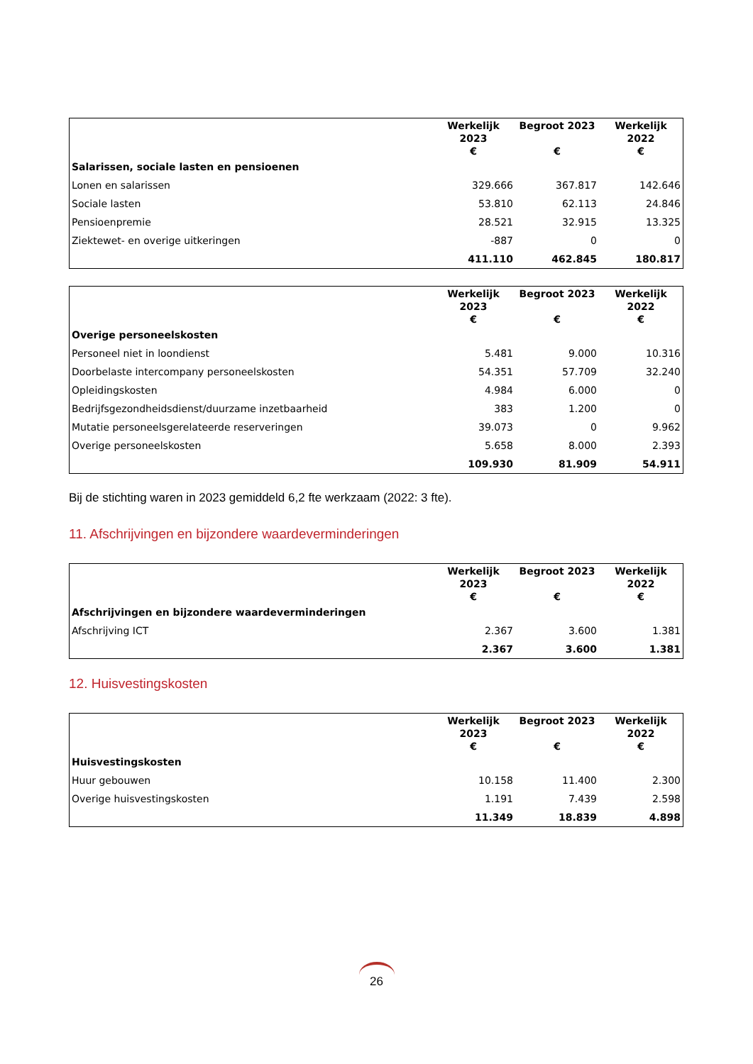| | Werkelijk 2023 € | Begroot 2023 € | Werkelijk 2022 € |
| --- | --- | --- | --- |
| Salarissen, sociale lasten en pensioenen | | | |
| Lonen en salarissen | 329.666 | 367.817 | 142.646 |
| Sociale lasten | 53.810 | 62.113 | 24.846 |
| Pensioenpremie | 28.521 | 32.915 | 13.325 |
| Ziektewet- en overige uitkeringen | -887 | 0 | 0 |
| | 411.110 | 462.845 | 180.817 |
| | Werkelijk 2023 € | Begroot 2023 € | Werkelijk 2022 € |
| --- | --- | --- | --- |
| Overige personeelskosten | | | |
| Personeel niet in loondienst | 5.481 | 9.000 | 10.316 |
| Doorbelaste intercompany personeelskosten | 54.351 | 57.709 | 32.240 |
| Opleidingskosten | 4.984 | 6.000 | 0 |
| Bedrijfsgezondheidsdienst/duurzame inzetbaarheid | 383 | 1.200 | 0 |
| Mutatie personeelsgerelateerde reserveringen | 39.073 | 0 | 9.962 |
| Overige personeelskosten | 5.658 | 8.000 | 2.393 |
| | 109.930 | 81.909 | 54.911 |
Bij de stichting waren in 2023 gemiddeld 6,2 fte werkzaam (2022: 3 fte).
11. Afschrijvingen en bijzondere waardeverminderingen
| | Werkelijk 2023 € | Begroot 2023 € | Werkelijk 2022 € |
| --- | --- | --- | --- |
| Afschrijvingen en bijzondere waardeverminderingen | | | |
| Afschrijving ICT | 2.367 | 3.600 | 1.381 |
| | 2.367 | 3.600 | 1.381 |
12. Huisvestingskosten
| | Werkelijk 2023 € | Begroot 2023 € | Werkelijk 2022 € |
| --- | --- | --- | --- |
| Huisvestingskosten | | | |
| Huur gebouwen | 10.158 | 11.400 | 2.300 |
| Overige huisvestingskosten | 1.191 | 7.439 | 2.598 |
| | 11.349 | 18.839 | 4.898 |
26